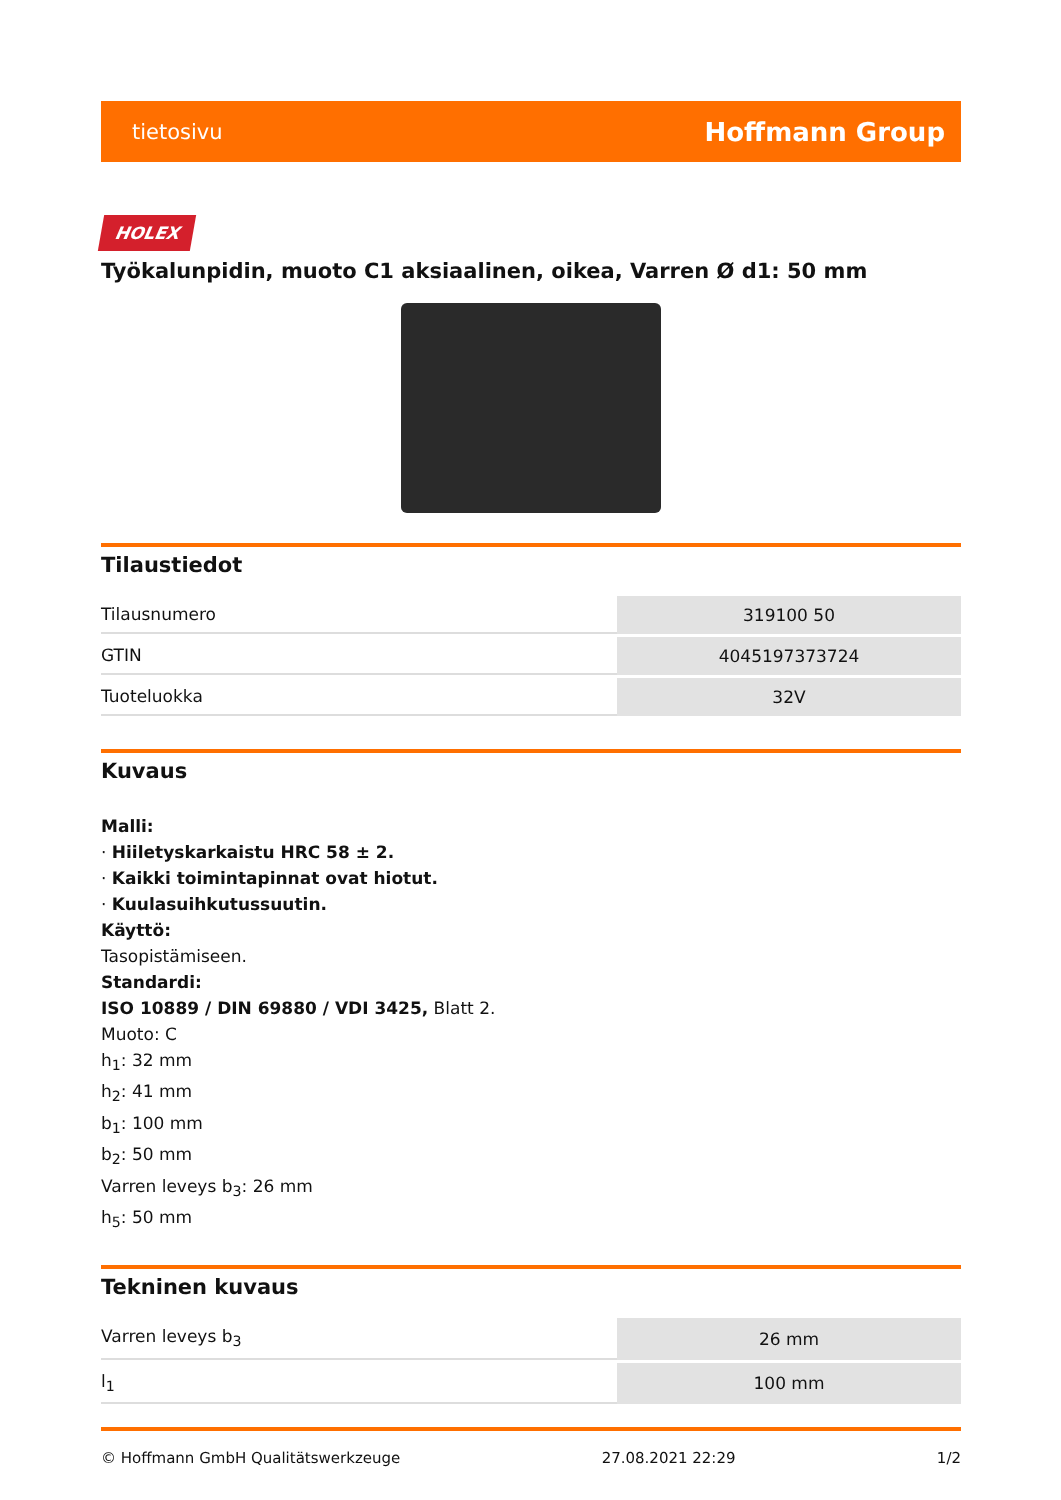tietosivu Hoffmann Group
HOLEX
Työkalunpidin, muoto C1 aksiaalinen, oikea, Varren Ø d1: 50 mm
Tilaustiedot
| Tilausnumero | 319100 50 |
| GTIN | 4045197373724 |
| Tuoteluokka | 32V |
Kuvaus
Malli:
· Hiiletyskarkaistu HRC 58 ± 2.
· Kaikki toimintapinnat ovat hiotut.
· Kuulasuihkutussuutin.
Käyttö:
Tasopistämiseen.
Standardi:
ISO 10889 / DIN 69880 / VDI 3425, Blatt 2.
Muoto: C
h<sub>1</sub>: 32 mm
h<sub>2</sub>: 41 mm
b<sub>1</sub>: 100 mm
b<sub>2</sub>: 50 mm
Varren leveys b<sub>3</sub>: 26 mm
h<sub>5</sub>: 50 mm
Tekninen kuvaus
| Varren leveys b<sub>3</sub> | 26 mm |
| l<sub>1</sub> | 100 mm |
© Hoffmann GmbH Qualitätswerkzeuge 27.08.2021 22:29 1/2